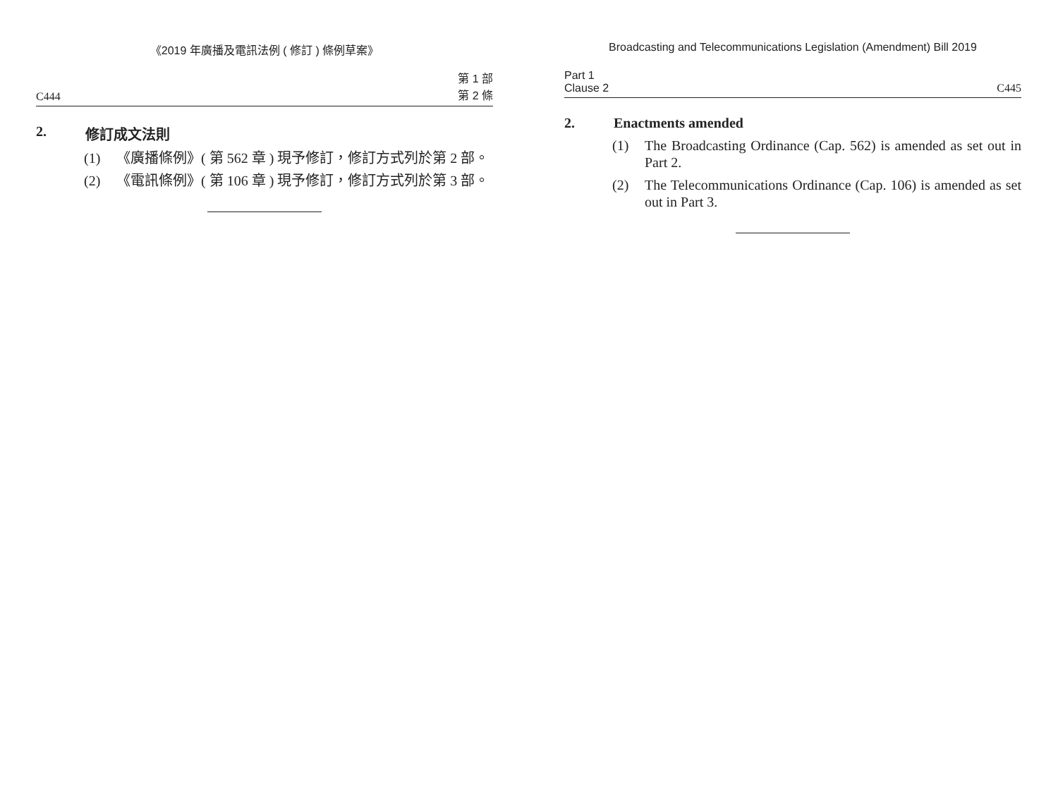《2019 年廣播及電訊法例 ( 修訂 ) 條例草案》
C444 第 1 部
第 2 條
2. 修訂成文法則
(1) 《廣播條例》( 第 562 章 ) 現予修訂，修訂方式列於第 2 部。
(2) 《電訊條例》( 第 106 章 ) 現予修訂，修訂方式列於第 3 部。
Broadcasting and Telecommunications Legislation (Amendment) Bill 2019
Part 1
Clause 2 C445
2. Enactments amended
(1) The Broadcasting Ordinance (Cap. 562) is amended as set out in Part 2.
(2) The Telecommunications Ordinance (Cap. 106) is amended as set out in Part 3.